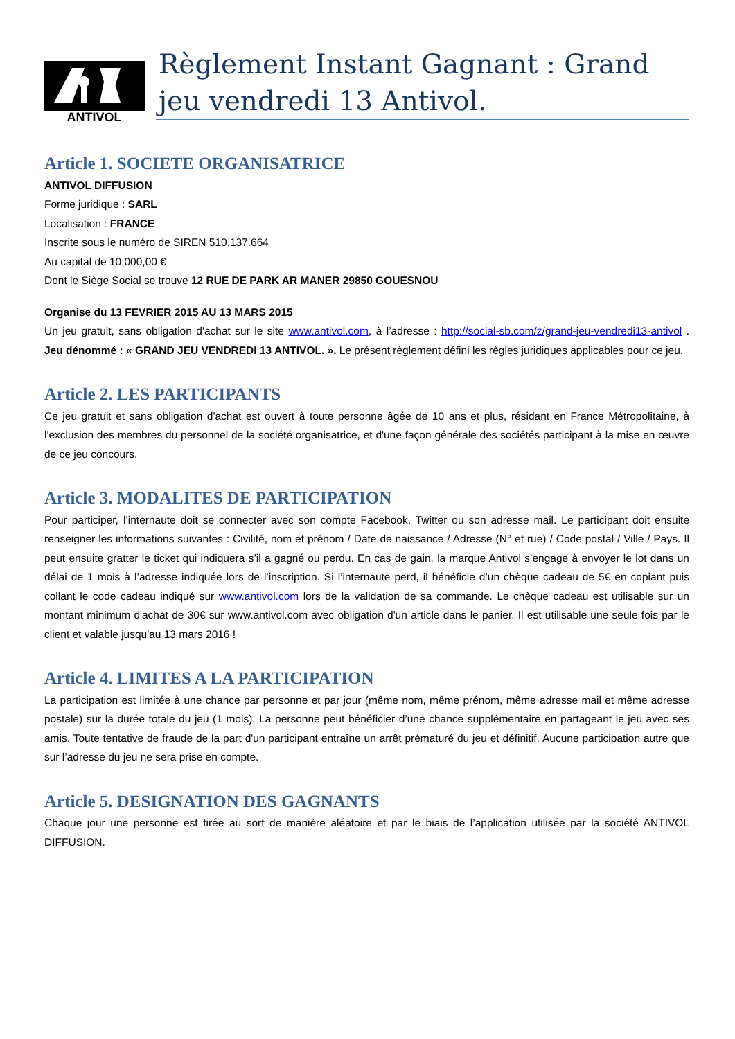ANTIVOL
Règlement Instant Gagnant : Grand jeu vendredi 13 Antivol.
Article 1. SOCIETE ORGANISATRICE
ANTIVOL DIFFUSION
Forme juridique : SARL
Localisation : FRANCE
Inscrite sous le numéro de SIREN 510.137.664
Au capital de 10 000,00 €
Dont le Siège Social se trouve 12 RUE DE PARK AR MANER 29850 GOUESNOU
Organise du 13 FEVRIER 2015 AU 13 MARS 2015
Un jeu gratuit, sans obligation d'achat sur le site www.antivol.com, à l’adresse : http://social-sb.com/z/grand-jeu-vendredi13-antivol . Jeu dénommé : « GRAND JEU VENDREDI 13 ANTIVOL. ». Le présent règlement défini les règles juridiques applicables pour ce jeu.
Article 2. LES PARTICIPANTS
Ce jeu gratuit et sans obligation d'achat est ouvert à toute personne âgée de 10 ans et plus, résidant en France Métropolitaine, à l'exclusion des membres du personnel de la société organisatrice, et d'une façon générale des sociétés participant à la mise en œuvre de ce jeu concours.
Article 3. MODALITES DE PARTICIPATION
Pour participer, l’internaute doit se connecter avec son compte Facebook, Twitter ou son adresse mail. Le participant doit ensuite renseigner les informations suivantes : Civilité, nom et prénom / Date de naissance / Adresse (N° et rue) / Code postal / Ville / Pays. Il peut ensuite gratter le ticket qui indiquera s’il a gagné ou perdu. En cas de gain, la marque Antivol s’engage à envoyer le lot dans un délai de 1 mois à l’adresse indiquée lors de l’inscription. Si l’internaute perd, il bénéficie d’un chèque cadeau de 5€ en copiant puis collant le code cadeau indiqué sur www.antivol.com lors de la validation de sa commande. Le chèque cadeau est utilisable sur un montant minimum d'achat de 30€ sur www.antivol.com avec obligation d'un article dans le panier. Il est utilisable une seule fois par le client et valable jusqu'au 13 mars 2016 !
Article 4. LIMITES A LA PARTICIPATION
La participation est limitée à une chance par personne et par jour (même nom, même prénom, même adresse mail et même adresse postale) sur la durée totale du jeu (1 mois). La personne peut bénéficier d’une chance supplémentaire en partageant le jeu avec ses amis. Toute tentative de fraude de la part d'un participant entraîne un arrêt prématuré du jeu et définitif. Aucune participation autre que sur l’adresse du jeu ne sera prise en compte.
Article 5. DESIGNATION DES GAGNANTS
Chaque jour une personne est tirée au sort de manière aléatoire et par le biais de l’application utilisée par la société ANTIVOL DIFFUSION.